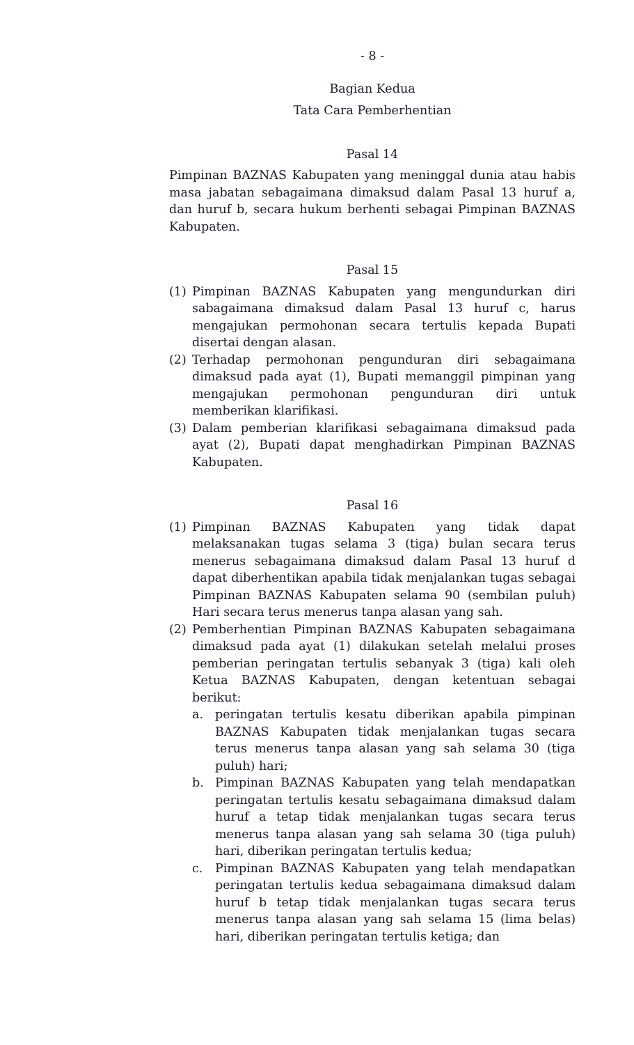- 8 -
Bagian Kedua
Tata Cara Pemberhentian
Pasal 14
Pimpinan BAZNAS Kabupaten yang meninggal dunia atau habis masa jabatan sebagaimana dimaksud dalam Pasal 13 huruf a, dan huruf b, secara hukum berhenti sebagai Pimpinan BAZNAS Kabupaten.
Pasal 15
(1) Pimpinan BAZNAS Kabupaten yang mengundurkan diri sabagaimana dimaksud dalam Pasal 13 huruf c, harus mengajukan permohonan secara tertulis kepada Bupati disertai dengan alasan.
(2) Terhadap permohonan pengunduran diri sebagaimana dimaksud pada ayat (1), Bupati memanggil pimpinan yang mengajukan permohonan pengunduran diri untuk memberikan klarifikasi.
(3) Dalam pemberian klarifikasi sebagaimana dimaksud pada ayat (2), Bupati dapat menghadirkan Pimpinan BAZNAS Kabupaten.
Pasal 16
(1) Pimpinan BAZNAS Kabupaten yang tidak dapat melaksanakan tugas selama 3 (tiga) bulan secara terus menerus sebagaimana dimaksud dalam Pasal 13 huruf d dapat diberhentikan apabila tidak menjalankan tugas sebagai Pimpinan BAZNAS Kabupaten selama 90 (sembilan puluh) Hari secara terus menerus tanpa alasan yang sah.
(2) Pemberhentian Pimpinan BAZNAS Kabupaten sebagaimana dimaksud pada ayat (1) dilakukan setelah melalui proses pemberian peringatan tertulis sebanyak 3 (tiga) kali oleh Ketua BAZNAS Kabupaten, dengan ketentuan sebagai berikut:
a. peringatan tertulis kesatu diberikan apabila pimpinan BAZNAS Kabupaten tidak menjalankan tugas secara terus menerus tanpa alasan yang sah selama 30 (tiga puluh) hari;
b. Pimpinan BAZNAS Kabupaten yang telah mendapatkan peringatan tertulis kesatu sebagaimana dimaksud dalam huruf a tetap tidak menjalankan tugas secara terus menerus tanpa alasan yang sah selama 30 (tiga puluh) hari, diberikan peringatan tertulis kedua;
c. Pimpinan BAZNAS Kabupaten yang telah mendapatkan peringatan tertulis kedua sebagaimana dimaksud dalam huruf b tetap tidak menjalankan tugas secara terus menerus tanpa alasan yang sah selama 15 (lima belas) hari, diberikan peringatan tertulis ketiga; dan